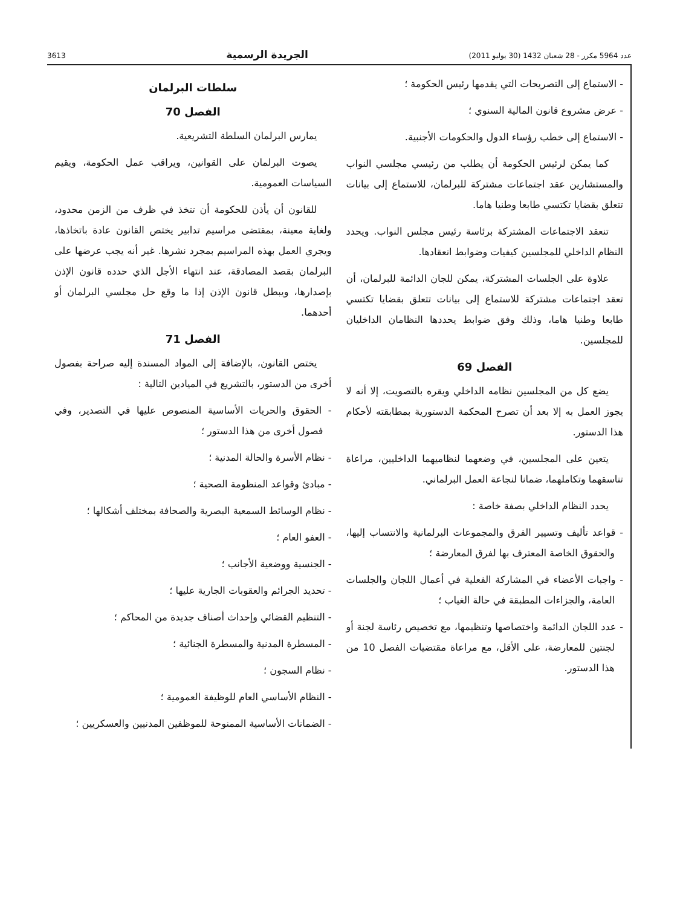عدد 5964 مكرر - 28 شعبان 1432 (30 يوليو 2011) الجريدة الرسمية 3613
- الاستماع إلى التصريحات التي يقدمها رئيس الحكومة ؛
- عرض مشروع قانون المالية السنوي ؛
- الاستماع إلى خطب رؤساء الدول والحكومات الأجنبية.
كما يمكن لرئيس الحكومة أن يطلب من رئيسي مجلسي النواب والمستشارين عقد اجتماعات مشتركة للبرلمان، للاستماع إلى بيانات تتعلق بقضايا تكتسي طابعا وطنيا هاما.
تنعقد الاجتماعات المشتركة برئاسة رئيس مجلس النواب. ويحدد النظام الداخلي للمجلسين كيفيات وضوابط انعقادها.
علاوة على الجلسات المشتركة، يمكن للجان الدائمة للبرلمان، أن تعقد اجتماعات مشتركة للاستماع إلى بيانات تتعلق بقضايا تكتسي طابعا وطنيا هاما، وذلك وفق ضوابط يحددها النظامان الداخليان للمجلسين.
الفصل 69
يضع كل من المجلسين نظامه الداخلي ويقره بالتصويت، إلا أنه لا يجوز العمل به إلا بعد أن تصرح المحكمة الدستورية بمطابقته لأحكام هذا الدستور.
يتعين على المجلسين، في وضعهما لنظاميهما الداخليين، مراعاة تناسقهما وتكاملهما، ضمانا لنجاعة العمل البرلماني.
يحدد النظام الداخلي بصفة خاصة :
- قواعد تأليف وتسيير الفرق والمجموعات البرلمانية والانتساب إليها، والحقوق الخاصة المعترف بها لفرق المعارضة ؛
- واجبات الأعضاء في المشاركة الفعلية في أعمال اللجان والجلسات العامة، والجزاءات المطبقة في حالة الغياب ؛
- عدد اللجان الدائمة واختصاصها وتنظيمها، مع تخصيص رئاسة لجنة أو لجنتين للمعارضة، على الأقل، مع مراعاة مقتضيات الفصل 10 من هذا الدستور.
سلطات البرلمان
الفصل 70
يمارس البرلمان السلطة التشريعية.
يصوت البرلمان على القوانين، ويراقب عمل الحكومة، ويقيم السياسات العمومية.
للقانون أن يأذن للحكومة أن تتخذ في ظرف من الزمن محدود، ولغاية معينة، بمقتضى مراسيم تدابير يختص القانون عادة باتخاذها، ويجري العمل بهذه المراسيم بمجرد نشرها. غير أنه يجب عرضها على البرلمان بقصد المصادقة، عند انتهاء الأجل الذي حدده قانون الإذن بإصدارها، ويبطل قانون الإذن إذا ما وقع حل مجلسي البرلمان أو أحدهما.
الفصل 71
يختص القانون، بالإضافة إلى المواد المسندة إليه صراحة بفصول أخرى من الدستور، بالتشريع في الميادين التالية :
- الحقوق والحريات الأساسية المنصوص عليها في التصدير، وفي فصول أخرى من هذا الدستور ؛
- نظام الأسرة والحالة المدنية ؛
- مبادئ وقواعد المنظومة الصحية ؛
- نظام الوسائط السمعية البصرية والصحافة بمختلف أشكالها ؛
- العفو العام ؛
- الجنسية ووضعية الأجانب ؛
- تحديد الجرائم والعقوبات الجارية عليها ؛
- التنظيم القضائي وإحداث أصناف جديدة من المحاكم ؛
- المسطرة المدنية والمسطرة الجنائية ؛
- نظام السجون ؛
- النظام الأساسي العام للوظيفة العمومية ؛
- الضمانات الأساسية الممنوحة للموظفين المدنيين والعسكريين ؛